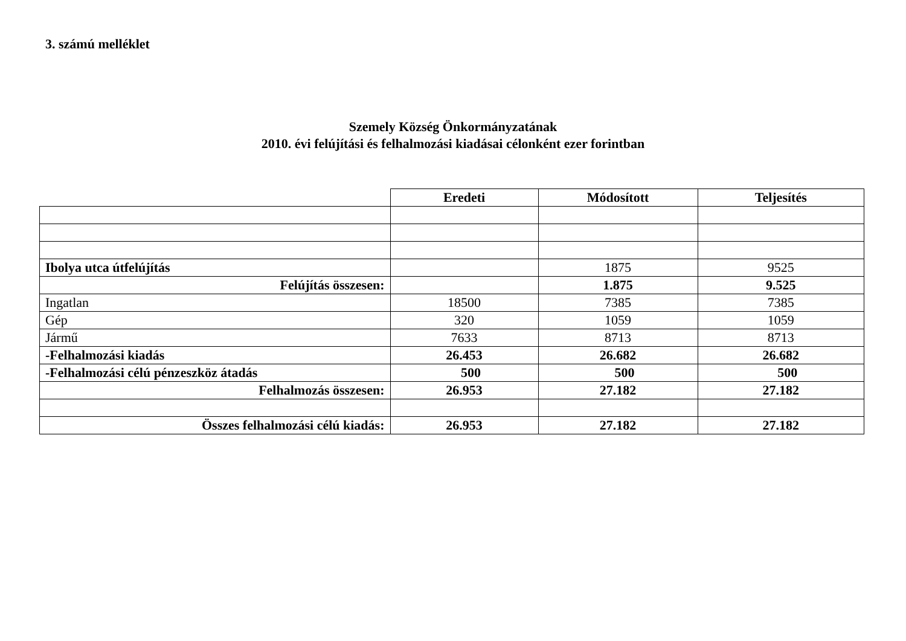3. számú melléklet
Szemely Község Önkormányzatának
2010. évi felújítási és felhalmozási kiadásai célonként ezer forintban
| | Eredeti | Módosított | Teljesítés |
| Ibolya utca útfelújítás | | 1875 | 9525 |
| Felújítás összesen: | | 1.875 | 9.525 |
| Ingatlan | 18500 | 7385 | 7385 |
| Gép | 320 | 1059 | 1059 |
| Jármű | 7633 | 8713 | 8713 |
| -Felhalmozási kiadás | 26.453 | 26.682 | 26.682 |
| -Felhalmozási célú pénzeszköz átadás | 500 | 500 | 500 |
| Felhalmozás összesen: | 26.953 | 27.182 | 27.182 |
| Összes felhalmozási célú kiadás: | 26.953 | 27.182 | 27.182 |